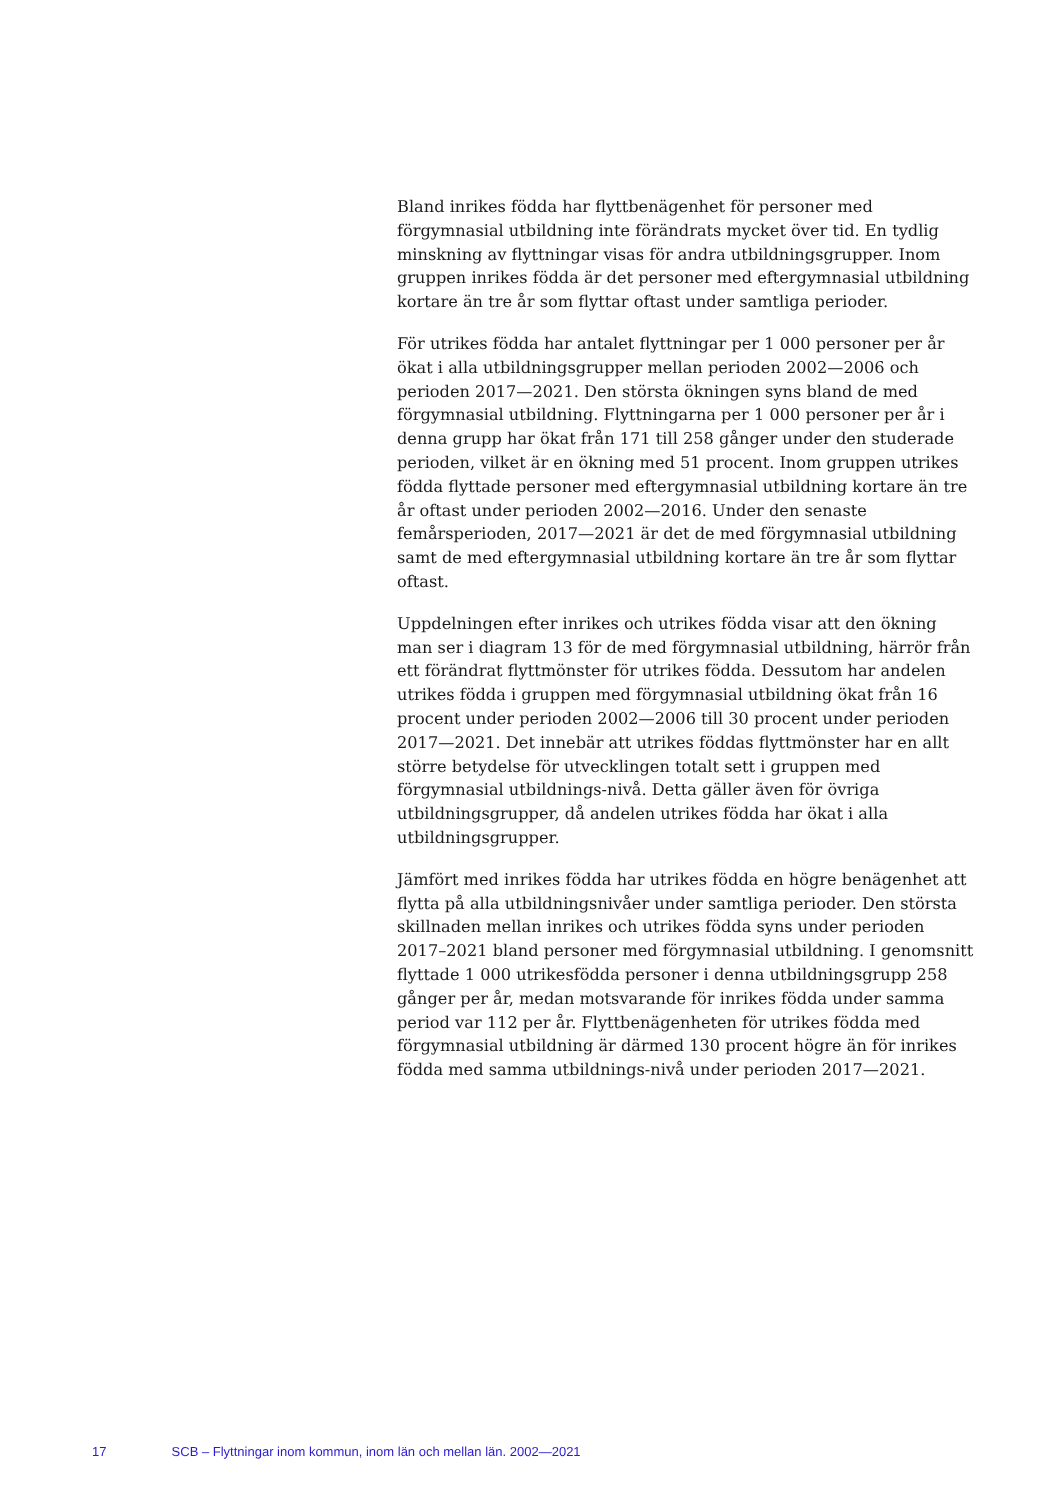Bland inrikes födda har flyttbenägenhet för personer med förgymnasial utbildning inte förändrats mycket över tid. En tydlig minskning av flyttningar visas för andra utbildningsgrupper. Inom gruppen inrikes födda är det personer med eftergymnasial utbildning kortare än tre år som flyttar oftast under samtliga perioder.
För utrikes födda har antalet flyttningar per 1 000 personer per år ökat i alla utbildningsgrupper mellan perioden 2002—2006 och perioden 2017—2021. Den största ökningen syns bland de med förgymnasial utbildning. Flyttningarna per 1 000 personer per år i denna grupp har ökat från 171 till 258 gånger under den studerade perioden, vilket är en ökning med 51 procent. Inom gruppen utrikes födda flyttade personer med eftergymnasial utbildning kortare än tre år oftast under perioden 2002—2016. Under den senaste femårsperioden, 2017—2021 är det de med förgymnasial utbildning samt de med eftergymnasial utbildning kortare än tre år som flyttar oftast.
Uppdelningen efter inrikes och utrikes födda visar att den ökning man ser i diagram 13 för de med förgymnasial utbildning, härrör från ett förändrat flyttmönster för utrikes födda. Dessutom har andelen utrikes födda i gruppen med förgymnasial utbildning ökat från 16 procent under perioden 2002—2006 till 30 procent under perioden 2017—2021. Det innebär att utrikes föddas flyttmönster har en allt större betydelse för utvecklingen totalt sett i gruppen med förgymnasial utbildnings-nivå. Detta gäller även för övriga utbildningsgrupper, då andelen utrikes födda har ökat i alla utbildningsgrupper.
Jämfört med inrikes födda har utrikes födda en högre benägenhet att flytta på alla utbildningsnivåer under samtliga perioder. Den största skillnaden mellan inrikes och utrikes födda syns under perioden 2017–2021 bland personer med förgymnasial utbildning. I genomsnitt flyttade 1 000 utrikesfödda personer i denna utbildningsgrupp 258 gånger per år, medan motsvarande för inrikes födda under samma period var 112 per år. Flyttbenägenheten för utrikes födda med förgymnasial utbildning är därmed 130 procent högre än för inrikes födda med samma utbildnings-nivå under perioden 2017—2021.
17 SCB – Flyttningar inom kommun, inom län och mellan län. 2002—2021